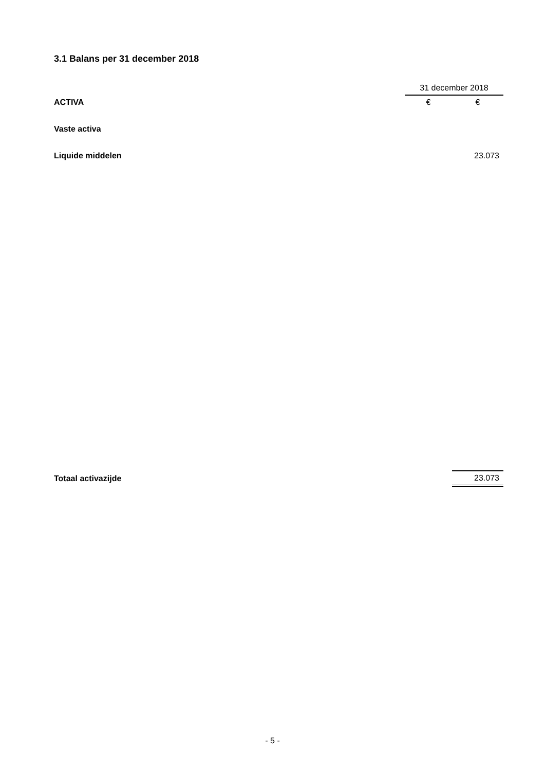3.1 Balans per 31 december 2018
| | 31 december 2018 | |
| ACTIVA | € | € |
| Vaste activa | | |
| Liquide middelen | | 23.073 |
| Totaal activazijde | | 23.073 |
- 5 -